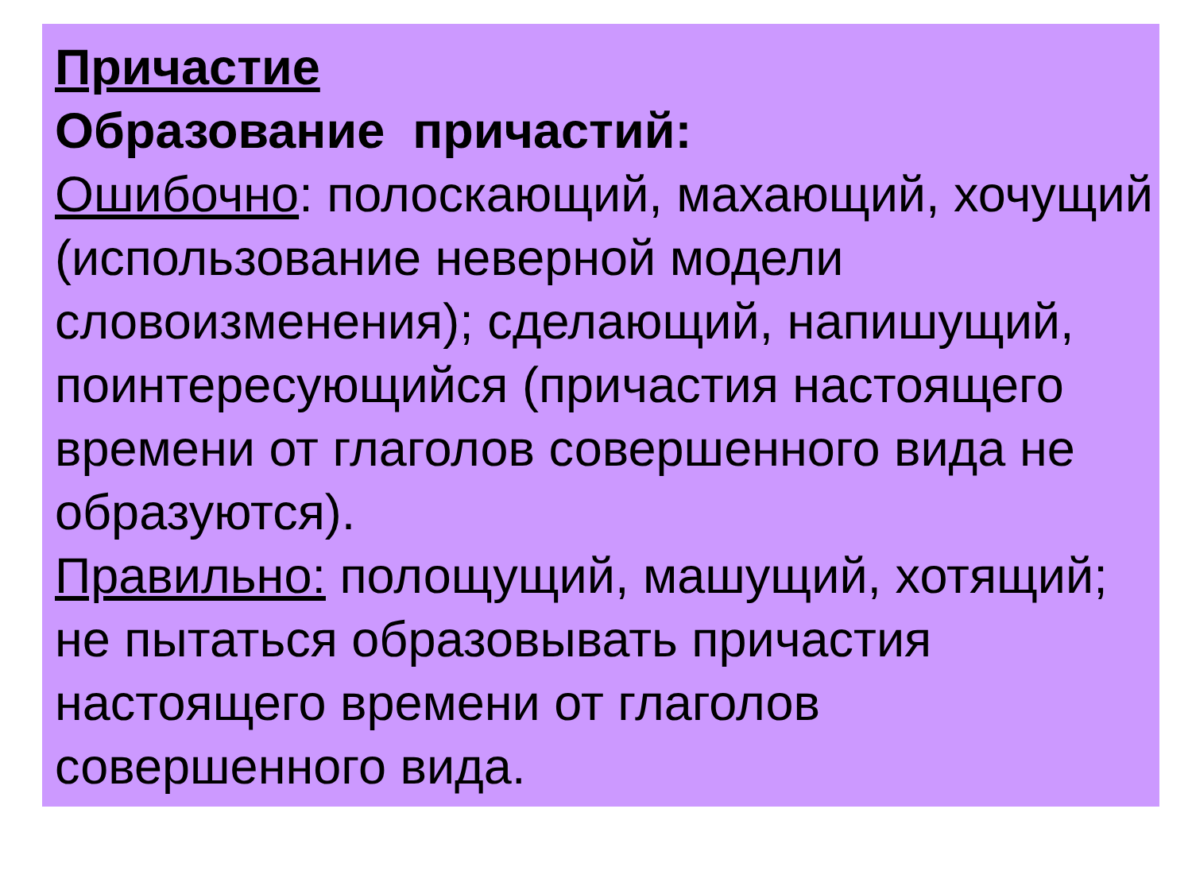Причастие
Образование причастий:
Ошибочно: полоскающий, махающий, хочущий (использование неверной модели словоизменения); сделающий, напишущий, поинтересующийся (причастия настоящего времени от глаголов совершенного вида не образуются).
Правильно: полощущий, машущий, хотящий; не пытаться образовывать причастия настоящего времени от глаголов совершенного вида.